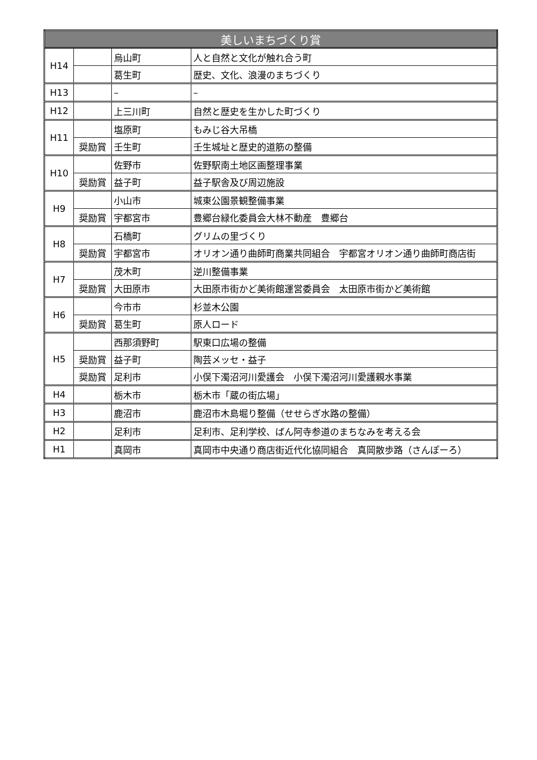| 美しいまちづくり賞 | | | |
| --- | --- | --- | --- |
| H14 | | 烏山町 | 人と自然と文化が触れ合う町 |
| | | 葛生町 | 歴史、文化、浪漫のまちづくり |
| H13 | | – | – |
| H12 | | 上三川町 | 自然と歴史を生かした町づくり |
| H11 | | 塩原町 | もみじ谷大吊橋 |
| | 奨励賞 | 壬生町 | 壬生城址と歴史的道筋の整備 |
| H10 | | 佐野市 | 佐野駅南土地区画整理事業 |
| | 奨励賞 | 益子町 | 益子駅舎及び周辺施設 |
| H9 | | 小山市 | 城東公園景観整備事業 |
| | 奨励賞 | 宇都宮市 | 豊郷台緑化委員会大林不動産 豊郷台 |
| H8 | | 石橋町 | グリムの里づくり |
| | 奨励賞 | 宇都宮市 | オリオン通り曲師町商業共同組合 宇都宮オリオン通り曲師町商店街 |
| H7 | | 茂木町 | 逆川整備事業 |
| | 奨励賞 | 大田原市 | 大田原市街かど美術館運営委員会 太田原市街かど美術館 |
| H6 | | 今市市 | 杉並木公園 |
| | 奨励賞 | 葛生町 | 原人ロード |
| H5 | | 西那須野町 | 駅東口広場の整備 |
| | 奨励賞 | 益子町 | 陶芸メッセ・益子 |
| | 奨励賞 | 足利市 | 小俣下濁沼河川愛護会 小俣下濁沼河川愛護親水事業 |
| H4 | | 栃木市 | 栃木市「蔵の街広場」 |
| H3 | | 鹿沼市 | 鹿沼市木島堀り整備（せせらぎ水路の整備） |
| H2 | | 足利市 | 足利市、足利学校、ばん阿寺参道のまちなみを考える会 |
| H1 | | 真岡市 | 真岡市中央通り商店街近代化協同組合 真岡散歩路（さんぽーろ） |